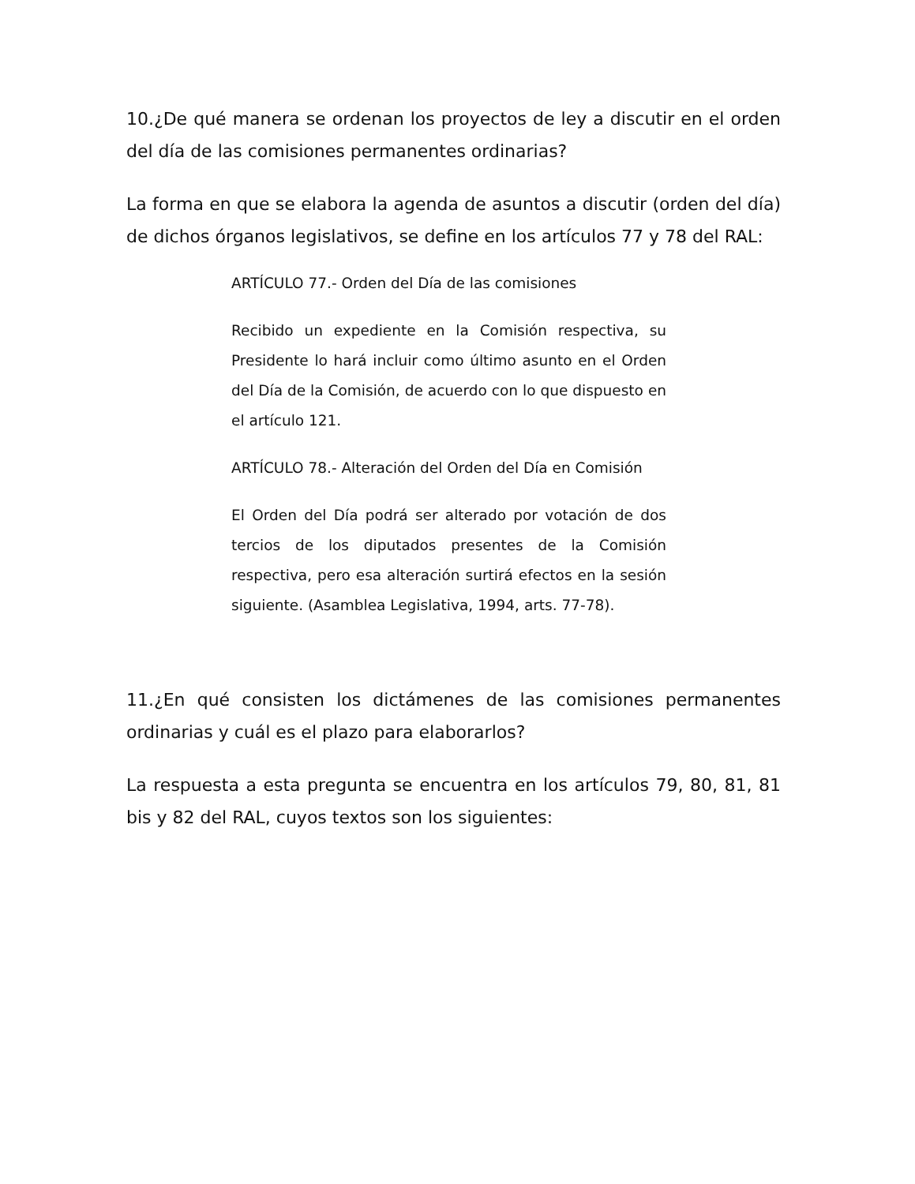10.¿De qué manera se ordenan los proyectos de ley a discutir en el orden del día de las comisiones permanentes ordinarias?
La forma en que se elabora la agenda de asuntos a discutir (orden del día) de dichos órganos legislativos, se define en los artículos 77 y 78 del RAL:
ARTÍCULO 77.- Orden del Día de las comisiones
Recibido un expediente en la Comisión respectiva, su Presidente lo hará incluir como último asunto en el Orden del Día de la Comisión, de acuerdo con lo que dispuesto en el artículo 121.
ARTÍCULO 78.- Alteración del Orden del Día en Comisión
El Orden del Día podrá ser alterado por votación de dos tercios de los diputados presentes de la Comisión respectiva, pero esa alteración surtirá efectos en la sesión siguiente. (Asamblea Legislativa, 1994, arts. 77-78).
11.¿En qué consisten los dictámenes de las comisiones permanentes ordinarias y cuál es el plazo para elaborarlos?
La respuesta a esta pregunta se encuentra en los artículos 79, 80, 81, 81 bis y 82 del RAL, cuyos textos son los siguientes: